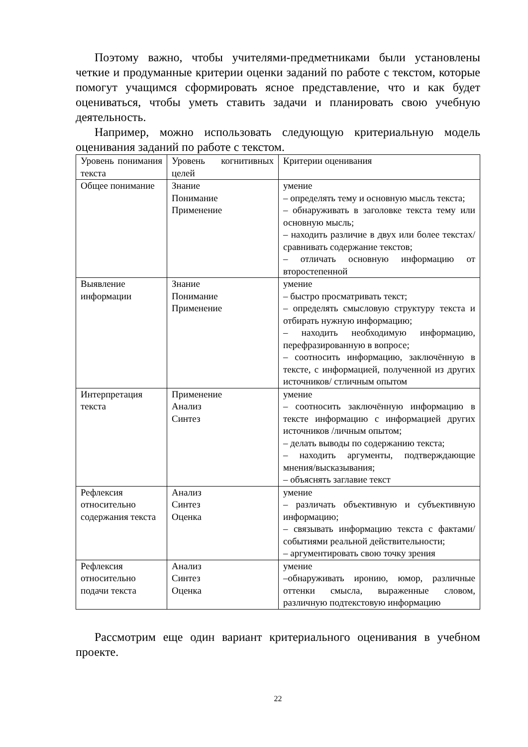Поэтому важно, чтобы учителями-предметниками были установлены четкие и продуманные критерии оценки заданий по работе с текстом, которые помогут учащимся сформировать ясное представление, что и как будет оцениваться, чтобы уметь ставить задачи и планировать свою учебную деятельность.
Например, можно использовать следующую критериальную модель оценивания заданий по работе с текстом.
| Уровень понимания текста | Уровень когнитивных целей | Критерии оценивания |
| Общее понимание | Знание Понимание Применение | умение – определять тему и основную мысль текста; – обнаруживать в заголовке текста тему или основную мысль; – находить различие в двух или более текстах/сравнивать содержание текстов; – отличать основную информацию от второстепенной |
| Выявление информации | Знание Понимание Применение | умение – быстро просматривать текст; – определять смысловую структуру текста и отбирать нужную информацию; – находить необходимую информацию, перефразированную в вопросе; – соотносить информацию, заключённую в тексте, с информацией, полученной из других источников/ стличным опытом |
| Интерпретация текста | Применение Анализ Синтез | умение – соотносить заключённую информацию в тексте информацию с информацией других источников /личным опытом; – делать выводы по содержанию текста; – находить аргументы, подтверждающие мнения/высказывания; – объяснять заглавие текст |
| Рефлексия относительно содержания текста | Анализ Синтез Оценка | умение – различать объективную и субъективную информацию; – связывать информацию текста с фактами/событиями реальной действительности; – аргументировать свою точку зрения |
| Рефлексия относительно подачи текста | Анализ Синтез Оценка | умение –обнаруживать иронию, юмор, различные оттенки смысла, выраженные словом, различную подтекстовую информацию |
Рассмотрим еще один вариант критериального оценивания в учебном проекте.
22